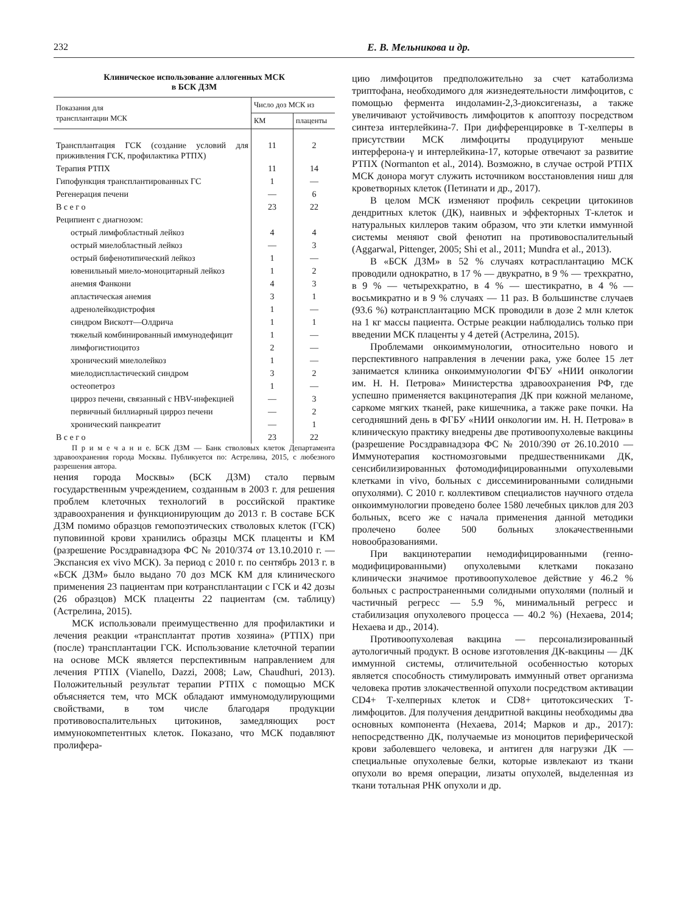232 Е. В. Мельникова и др.
Клиническое использование аллогенных МСК
в БСК ДЗМ
| Показания для трансплантации МСК | Число доз МСК из | |
| --- | --- | --- |
| | КМ | плаценты |
| Трансплантация ГСК (создание условий для приживления ГСК, профилактика РТПХ) | 11 | 2 |
| Терапия РТПХ | 11 | 14 |
| Гипофункция трансплантированных ГС | 1 | — |
| Регенерация печени | — | 6 |
| В с е г о | 23 | 22 |
| Реципиент с диагнозом: | | |
| острый лимфобластный лейкоз | 4 | 4 |
| острый миелобластный лейкоз | — | 3 |
| острый бифенотипический лейкоз | 1 | — |
| ювенильный миело-моноцитарный лейкоз | 1 | 2 |
| анемия Фанкони | 4 | 3 |
| апластическая анемия | 3 | 1 |
| адренолейкодистрофия | 1 | — |
| синдром Вискотт—Олдрича | 1 | 1 |
| тяжелый комбинированный иммунодефицит | 1 | — |
| лимфогистиоцитоз | 2 | — |
| хронический миелолейкоз | 1 | — |
| миелодиспластический синдром | 3 | 2 |
| остеопетроз | 1 | — |
| цирроз печени, связанный с HBV-инфекцией | — | 3 |
| первичный биллиарный цирроз печени | — | 2 |
| хронический панкреатит | — | 1 |
| В с е г о | 23 | 22 |
П р и м е ч а н и е. БСК ДЗМ — Банк стволовых клеток Департамента здравоохранения города Москвы. Публикуется по: Астрелина, 2015, с любезного разрешения автора.
нения города Москвы» (БСК ДЗМ) стало первым государственным учреждением, созданным в 2003 г. для решения проблем клеточных технологий в российской практике здравоохранения и функционирующим до 2013 г. В составе БСК ДЗМ помимо образцов гемопоэтических стволовых клеток (ГСК) пуповинной крови хранились образцы МСК плаценты и КМ (разрешение Росздравнадзора ФС № 2010/374 от 13.10.2010 г. — Экспансия ex vivo МСК). За период с 2010 г. по сентябрь 2013 г. в «БСК ДЗМ» было выдано 70 доз МСК КМ для клинического применения 23 пациентам при котрансплантации с ГСК и 42 дозы (26 образцов) МСК плаценты 22 пациентам (см. таблицу) (Астрелина, 2015).
МСК использовали преимущественно для профилактики и лечения реакции «трансплантат против хозяина» (РТПХ) при (после) трансплантации ГСК. Использование клеточной терапии на основе МСК является перспективным направлением для лечения РТПХ (Vianello, Dazzi, 2008; Law, Chaudhuri, 2013). Положительный результат терапии РТПХ с помощью МСК объясняется тем, что МСК обладают иммуномодулирующими свойствами, в том числе благодаря продукции противовоспалительных цитокинов, замедляющих рост иммунокомпетентных клеток. Показано, что МСК подавляют пролифера-
цию лимфоцитов предположительно за счет катаболизма триптофана, необходимого для жизнедеятельности лимфоцитов, с помощью фермента индоламин-2,3-диоксигеназы, а также увеличивают устойчивость лимфоцитов к апоптозу посредством синтеза интерлейкина-7. При дифференцировке в Т-хелперы в присутствии МСК лимфоциты продуцируют меньше интерферона-γ и интерлейкина-17, которые отвечают за развитие РТПХ (Normanton et al., 2014). Возможно, в случае острой РТПХ МСК донора могут служить источником восстановления ниш для кроветворных клеток (Петинати и др., 2017).
В целом МСК изменяют профиль секреции цитокинов дендритных клеток (ДК), наивных и эффекторных Т-клеток и натуральных киллеров таким образом, что эти клетки иммунной системы меняют свой фенотип на противовоспалительный (Aggarwal, Pittenger, 2005; Shi et al., 2011; Mundra et al., 2013).
В «БСК ДЗМ» в 52 % случаях котрасплантацию МСК проводили однократно, в 17 % — двукратно, в 9 % — трехкратно, в 9 % — четырехкратно, в 4 % — шестикратно, в 4 % — восьмикратно и в 9 % случаях — 11 раз. В большинстве случаев (93.6 %) котрансплантацию МСК проводили в дозе 2 млн клеток на 1 кг массы пациента. Острые реакции наблюдались только при введении МСК плаценты у 4 детей (Астрелина, 2015).
Проблемами онкоиммунологии, относительно нового и перспективного направления в лечении рака, уже более 15 лет занимается клиника онкоиммунологии ФГБУ «НИИ онкологии им. Н. Н. Петрова» Министерства здравоохранения РФ, где успешно применяется вакцинотерапия ДК при кожной меланоме, саркоме мягких тканей, раке кишечника, а также раке почки. На сегодняшний день в ФГБУ «НИИ онкологии им. Н. Н. Петрова» в клиническую практику внедрены две противоопухолевые вакцины (разрешение Росздравнадзора ФС № 2010/390 от 26.10.2010 — Иммунотерапия костномозговыми предшественниками ДК, сенсибилизированных фотомодифицированными опухолевыми клетками in vivo, больных с диссеминированными солидными опухолями). С 2010 г. коллективом специалистов научного отдела онкоиммунологии проведено более 1580 лечебных циклов для 203 больных, всего же с начала применения данной методики пролечено более 500 больных злокачественными новообразованиями.
При вакцинотерапии немодифицированными (генно-модифицированными) опухолевыми клетками показано клинически значимое противоопухолевое действие у 46.2 % больных с распространенными солидными опухолями (полный и частичный регресс — 5.9 %, минимальный регресс и стабилизация опухолевого процесса — 40.2 %) (Нехаева, 2014; Нехаева и др., 2014).
Противоопухолевая вакцина — персонализированный аутологичный продукт. В основе изготовления ДК-вакцины — ДК иммунной системы, отличительной особенностью которых является способность стимулировать иммунный ответ организма человека против злокачественной опухоли посредством активации CD4+ Т-хелперных клеток и CD8+ цитотоксических Т-лимфоцитов. Для получения дендритной вакцины необходимы два основных компонента (Нехаева, 2014; Марков и др., 2017): непосредственно ДК, получаемые из моноцитов периферической крови заболевшего человека, и антиген для нагрузки ДК — специальные опухолевые белки, которые извлекают из ткани опухоли во время операции, лизаты опухолей, выделенная из ткани тотальная РНК опухоли и др.